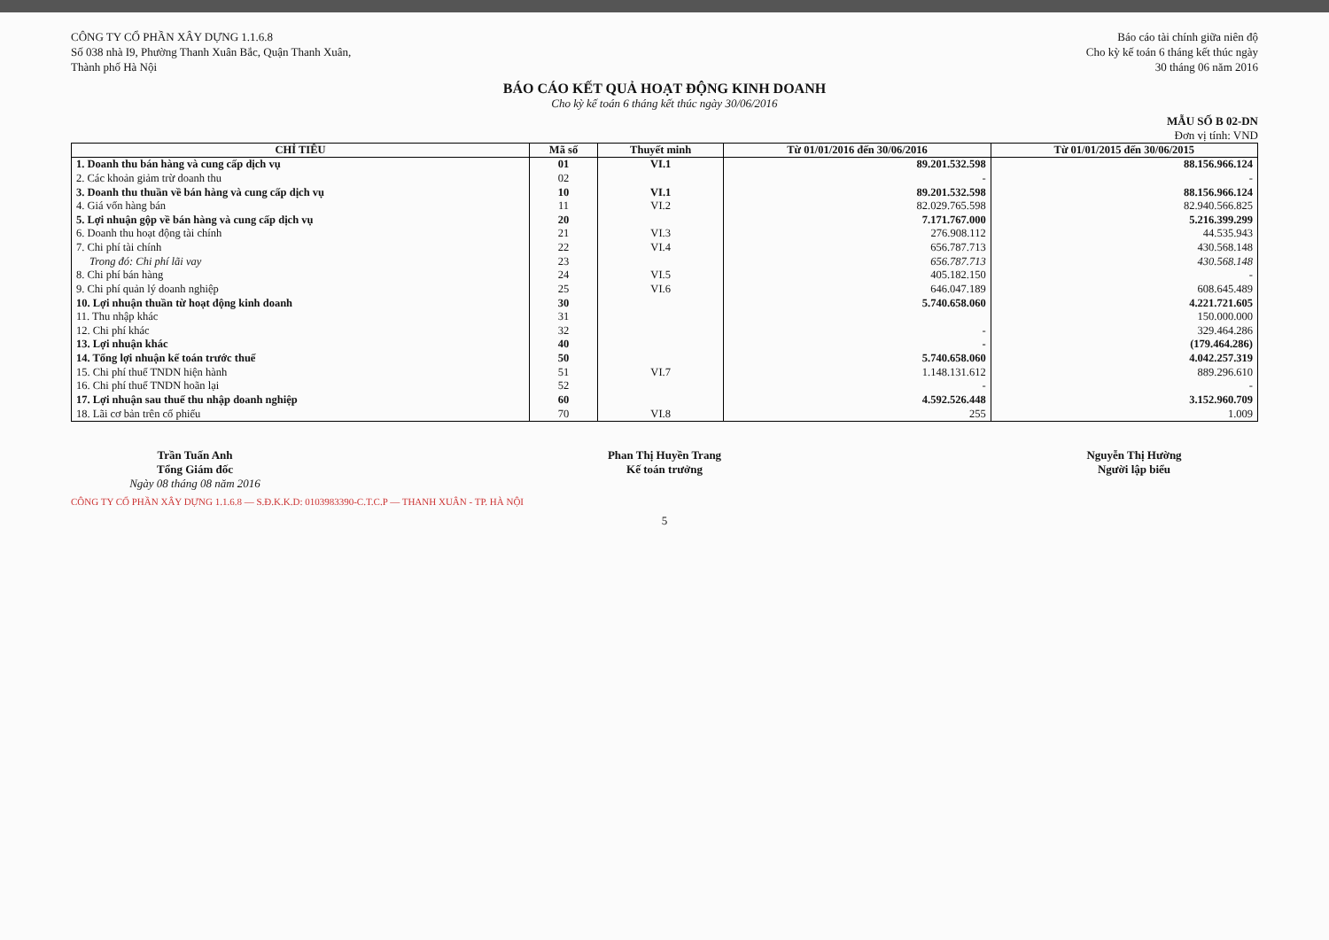CÔNG TY CỔ PHẦN XÂY DỰNG 1.1.6.8
Số 038 nhà I9, Phường Thanh Xuân Bắc, Quận Thanh Xuân,
Thành phố Hà Nội
Báo cáo tài chính giữa niên độ
Cho kỳ kế toán 6 tháng kết thúc ngày
30 tháng 06 năm 2016
BÁO CÁO KẾT QUẢ HOẠT ĐỘNG KINH DOANH
Cho kỳ kế toán 6 tháng kết thúc ngày 30/06/2016
MẪU SỐ B 02-DN
Đơn vị tính: VND
| CHỈ TIÊU | Mã số | Thuyết minh | Từ 01/01/2016 đến 30/06/2016 | Từ 01/01/2015 đến 30/06/2015 |
| --- | --- | --- | --- | --- |
| 1. Doanh thu bán hàng và cung cấp dịch vụ | 01 | VI.1 | 89.201.532.598 | 88.156.966.124 |
| 2. Các khoản giảm trừ doanh thu | 02 | | - | - |
| 3. Doanh thu thuần về bán hàng và cung cấp dịch vụ | 10 | VI.1 | 89.201.532.598 | 88.156.966.124 |
| 4. Giá vốn hàng bán | 11 | VI.2 | 82.029.765.598 | 82.940.566.825 |
| 5. Lợi nhuận gộp về bán hàng và cung cấp dịch vụ | 20 | | 7.171.767.000 | 5.216.399.299 |
| 6. Doanh thu hoạt động tài chính | 21 | VI.3 | 276.908.112 | 44.535.943 |
| 7. Chi phí tài chính | 22 | VI.4 | 656.787.713 | 430.568.148 |
| Trong đó: Chi phí lãi vay | 23 | | 656.787.713 | 430.568.148 |
| 8. Chi phí bán hàng | 24 | VI.5 | 405.182.150 | - |
| 9. Chi phí quản lý doanh nghiệp | 25 | VI.6 | 646.047.189 | 608.645.489 |
| 10. Lợi nhuận thuần từ hoạt động kinh doanh | 30 | | 5.740.658.060 | 4.221.721.605 |
| 11. Thu nhập khác | 31 | | | 150.000.000 |
| 12. Chi phí khác | 32 | | - | 329.464.286 |
| 13. Lợi nhuận khác | 40 | | - | (179.464.286) |
| 14. Tổng lợi nhuận kế toán trước thuế | 50 | | 5.740.658.060 | 4.042.257.319 |
| 15. Chi phí thuế TNDN hiện hành | 51 | VI.7 | 1.148.131.612 | 889.296.610 |
| 16. Chi phí thuế TNDN hoãn lại | 52 | | - | - |
| 17. Lợi nhuận sau thuế thu nhập doanh nghiệp | 60 | | 4.592.526.448 | 3.152.960.709 |
| 18. Lãi cơ bản trên cổ phiếu | 70 | VI.8 | 255 | 1.009 |
Trần Tuấn Anh
Tổng Giám đốc
Ngày 08 tháng 08 năm 2016
Phan Thị Huyền Trang
Kế toán trưởng
Nguyễn Thị Hường
Người lập biểu
CÔNG TY CỔ PHẦN XÂY DỰNG 1.1.6.8 — S.Đ.K.K.D: 0103983390-C.T.C.P — THANH XUÂN - TP. HÀ NỘI
5